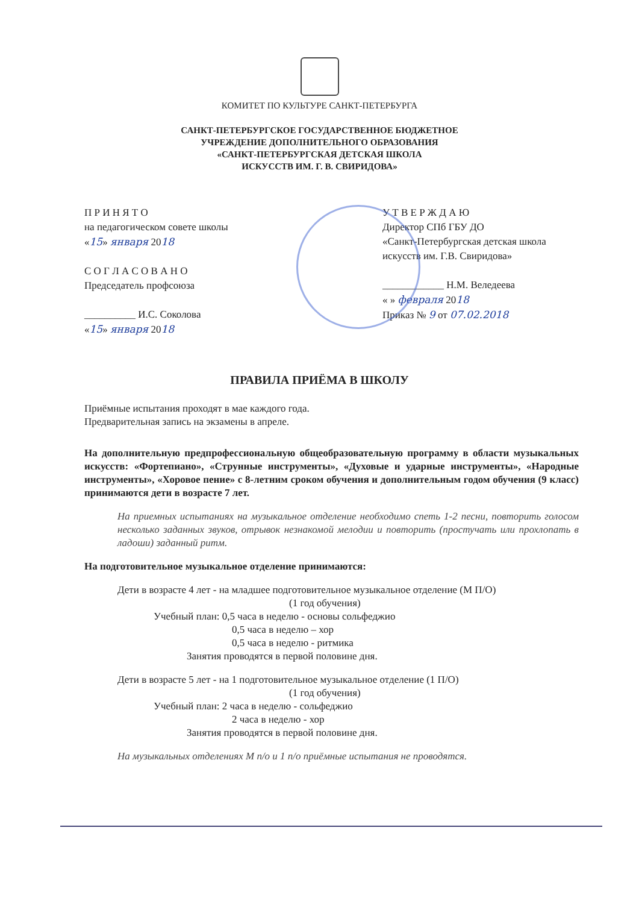КОМИТЕТ ПО КУЛЬТУРЕ САНКТ-ПЕТЕРБУРГА
САНКТ-ПЕТЕРБУРГСКОЕ ГОСУДАРСТВЕННОЕ БЮДЖЕТНОЕ
УЧРЕЖДЕНИЕ ДОПОЛНИТЕЛЬНОГО ОБРАЗОВАНИЯ
«САНКТ-ПЕТЕРБУРГСКАЯ ДЕТСКАЯ ШКОЛА
ИСКУССТВ ИМ. Г. В. СВИРИДОВА»
П Р И Н Я Т О
на педагогическом совете школы
«15» января 2018
С О Г Л А С О В А Н О
Председатель профсоюза
__________ И.С. Соколова
«15» января 2018
У Т В Е Р Ж Д А Ю
Директор СПб ГБУ ДО
«Санкт-Петербургская детская школа
искусств им. Г.В. Свиридова»
____________ Н.М. Веледеева
« » февраля 2018
Приказ № 9 от 07.02.2018
ПРАВИЛА ПРИЁМА В ШКОЛУ
Приёмные испытания проходят в мае каждого года.
Предварительная запись на экзамены в апреле.
На дополнительную предпрофессиональную общеобразовательную программу в области музыкальных искусств: «Фортепиано», «Струнные инструменты», «Духовые и ударные инструменты», «Народные инструменты», «Хоровое пение» с 8-летним сроком обучения и дополнительным годом обучения (9 класс) принимаются дети в возрасте 7 лет.
На приемных испытаниях на музыкальное отделение необходимо спеть 1-2 песни, повторить голосом несколько заданных звуков, отрывок незнакомой мелодии и повторить (простучать или прохлопать в ладоши) заданный ритм.
На подготовительное музыкальное отделение принимаются:
Дети в возрасте 4 лет - на младшее подготовительное музыкальное отделение (М П/О)
(1 год обучения)
Учебный план: 0,5 часа в неделю - основы сольфеджио
0,5 часа в неделю – хор
0,5 часа в неделю - ритмика
Занятия проводятся в первой половине дня.
Дети в возрасте 5 лет - на 1 подготовительное музыкальное отделение (1 П/О)
(1 год обучения)
Учебный план: 2 часа в неделю - сольфеджио
2 часа в неделю - хор
Занятия проводятся в первой половине дня.
На музыкальных отделениях М п/о и 1 п/о приёмные испытания не проводятся.